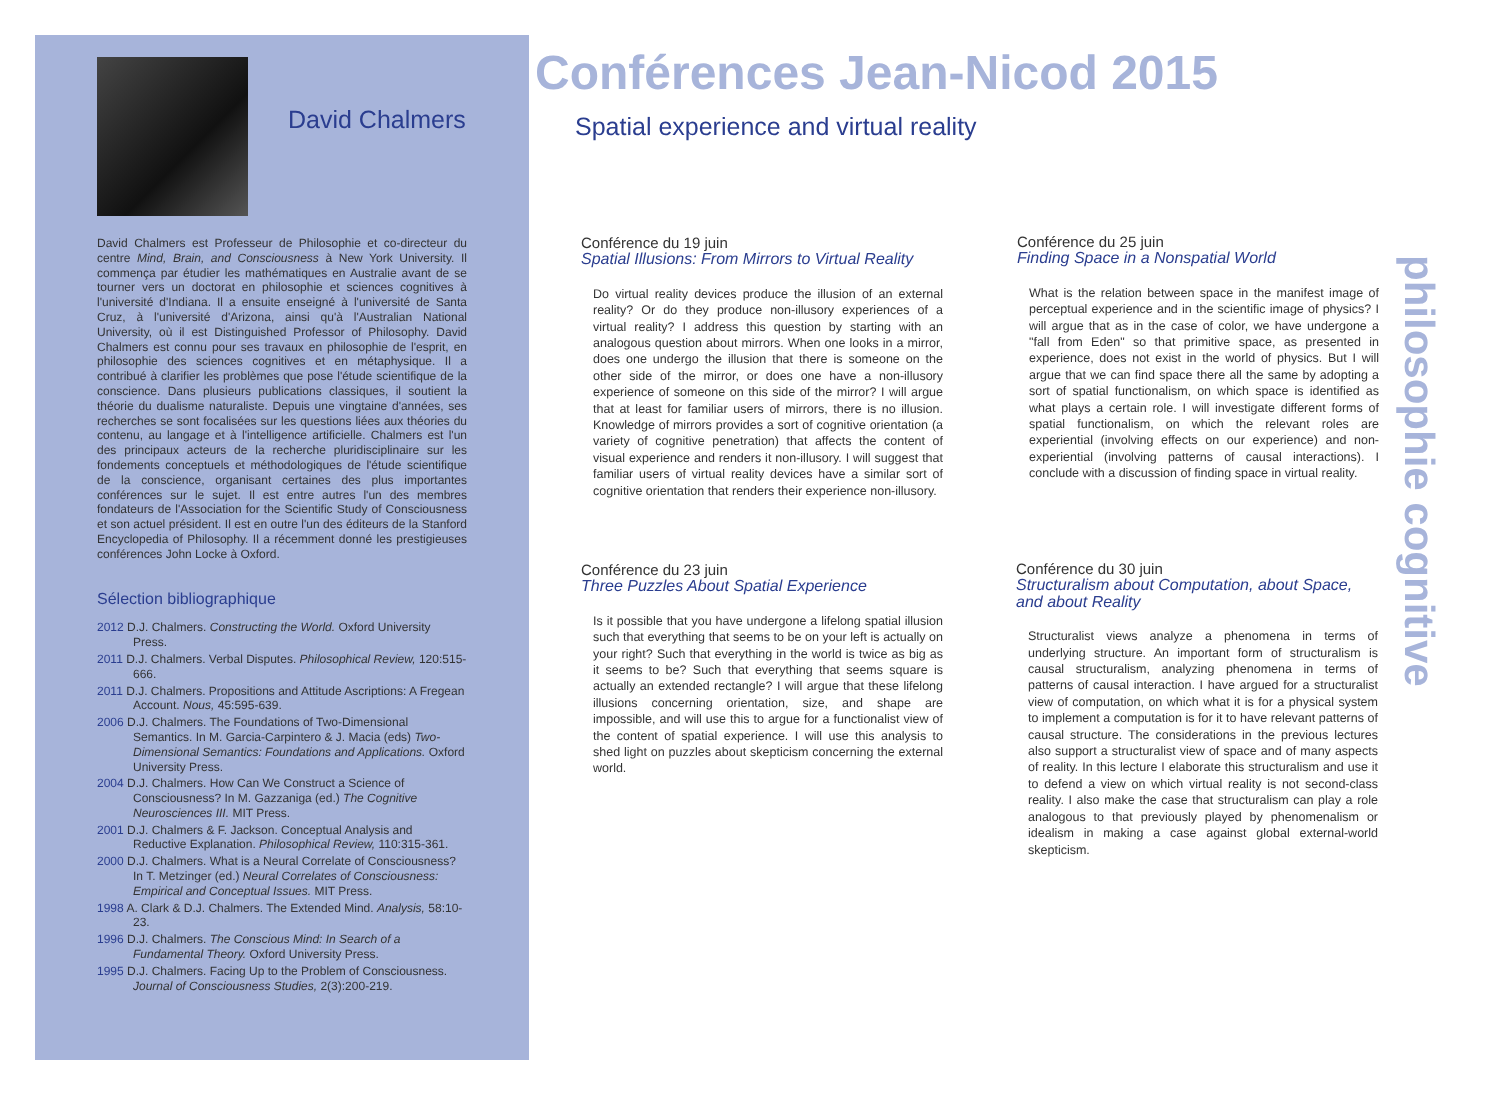David Chalmers
David Chalmers est Professeur de Philosophie et co-directeur du centre Mind, Brain, and Consciousness à New York University. Il commença par étudier les mathématiques en Australie avant de se tourner vers un doctorat en philosophie et sciences cognitives à l'université d'Indiana. Il a ensuite enseigné à l'université de Santa Cruz, à l'université d'Arizona, ainsi qu'à l'Australian National University, où il est Distinguished Professor of Philosophy. David Chalmers est connu pour ses travaux en philosophie de l'esprit, en philosophie des sciences cognitives et en métaphysique. Il a contribué à clarifier les problèmes que pose l'étude scientifique de la conscience. Dans plusieurs publications classiques, il soutient la théorie du dualisme naturaliste. Depuis une vingtaine d'années, ses recherches se sont focalisées sur les questions liées aux théories du contenu, au langage et à l'intelligence artificielle. Chalmers est l'un des principaux acteurs de la recherche pluridisciplinaire sur les fondements conceptuels et méthodologiques de l'étude scientifique de la conscience, organisant certaines des plus importantes conférences sur le sujet. Il est entre autres l'un des membres fondateurs de l'Association for the Scientific Study of Consciousness et son actuel président. Il est en outre l'un des éditeurs de la Stanford Encyclopedia of Philosophy. Il a récemment donné les prestigieuses conférences John Locke à Oxford.
Sélection bibliographique
2012 D.J. Chalmers. Constructing the World. Oxford University Press.
2011 D.J. Chalmers. Verbal Disputes. Philosophical Review, 120:515-666.
2011 D.J. Chalmers. Propositions and Attitude Ascriptions: A Fregean Account. Nous, 45:595-639.
2006 D.J. Chalmers. The Foundations of Two-Dimensional Semantics. In M. Garcia-Carpintero & J. Macia (eds) Two-Dimensional Semantics: Foundations and Applications. Oxford University Press.
2004 D.J. Chalmers. How Can We Construct a Science of Consciousness? In M. Gazzaniga (ed.) The Cognitive Neurosciences III. MIT Press.
2001 D.J. Chalmers & F. Jackson. Conceptual Analysis and Reductive Explanation. Philosophical Review, 110:315-361.
2000 D.J. Chalmers. What is a Neural Correlate of Consciousness? In T. Metzinger (ed.) Neural Correlates of Consciousness: Empirical and Conceptual Issues. MIT Press.
1998 A. Clark & D.J. Chalmers. The Extended Mind. Analysis, 58:10-23.
1996 D.J. Chalmers. The Conscious Mind: In Search of a Fundamental Theory. Oxford University Press.
1995 D.J. Chalmers. Facing Up to the Problem of Consciousness. Journal of Consciousness Studies, 2(3):200-219.
Conférences Jean-Nicod 2015
Spatial experience and virtual reality
Conférence du 19 juin
Spatial Illusions: From Mirrors to Virtual Reality
Do virtual reality devices produce the illusion of an external reality? Or do they produce non-illusory experiences of a virtual reality? I address this question by starting with an analogous question about mirrors. When one looks in a mirror, does one undergo the illusion that there is someone on the other side of the mirror, or does one have a non-illusory experience of someone on this side of the mirror? I will argue that at least for familiar users of mirrors, there is no illusion. Knowledge of mirrors provides a sort of cognitive orientation (a variety of cognitive penetration) that affects the content of visual experience and renders it non-illusory. I will suggest that familiar users of virtual reality devices have a similar sort of cognitive orientation that renders their experience non-illusory.
Conférence du 25 juin
Finding Space in a Nonspatial World
What is the relation between space in the manifest image of perceptual experience and in the scientific image of physics? I will argue that as in the case of color, we have undergone a "fall from Eden" so that primitive space, as presented in experience, does not exist in the world of physics. But I will argue that we can find space there all the same by adopting a sort of spatial functionalism, on which space is identified as what plays a certain role. I will investigate different forms of spatial functionalism, on which the relevant roles are experiential (involving effects on our experience) and non-experiential (involving patterns of causal interactions). I conclude with a discussion of finding space in virtual reality.
Conférence du 23 juin
Three Puzzles About Spatial Experience
Is it possible that you have undergone a lifelong spatial illusion such that everything that seems to be on your left is actually on your right? Such that everything in the world is twice as big as it seems to be? Such that everything that seems square is actually an extended rectangle? I will argue that these lifelong illusions concerning orientation, size, and shape are impossible, and will use this to argue for a functionalist view of the content of spatial experience. I will use this analysis to shed light on puzzles about skepticism concerning the external world.
Conférence du 30 juin
Structuralism about Computation, about Space, and about Reality
Structuralist views analyze a phenomena in terms of underlying structure. An important form of structuralism is causal structuralism, analyzing phenomena in terms of patterns of causal interaction. I have argued for a structuralist view of computation, on which what it is for a physical system to implement a computation is for it to have relevant patterns of causal structure. The considerations in the previous lectures also support a structuralist view of space and of many aspects of reality. In this lecture I elaborate this structuralism and use it to defend a view on which virtual reality is not second-class reality. I also make the case that structuralism can play a role analogous to that previously played by phenomenalism or idealism in making a case against global external-world skepticism.
philosophie cognitive